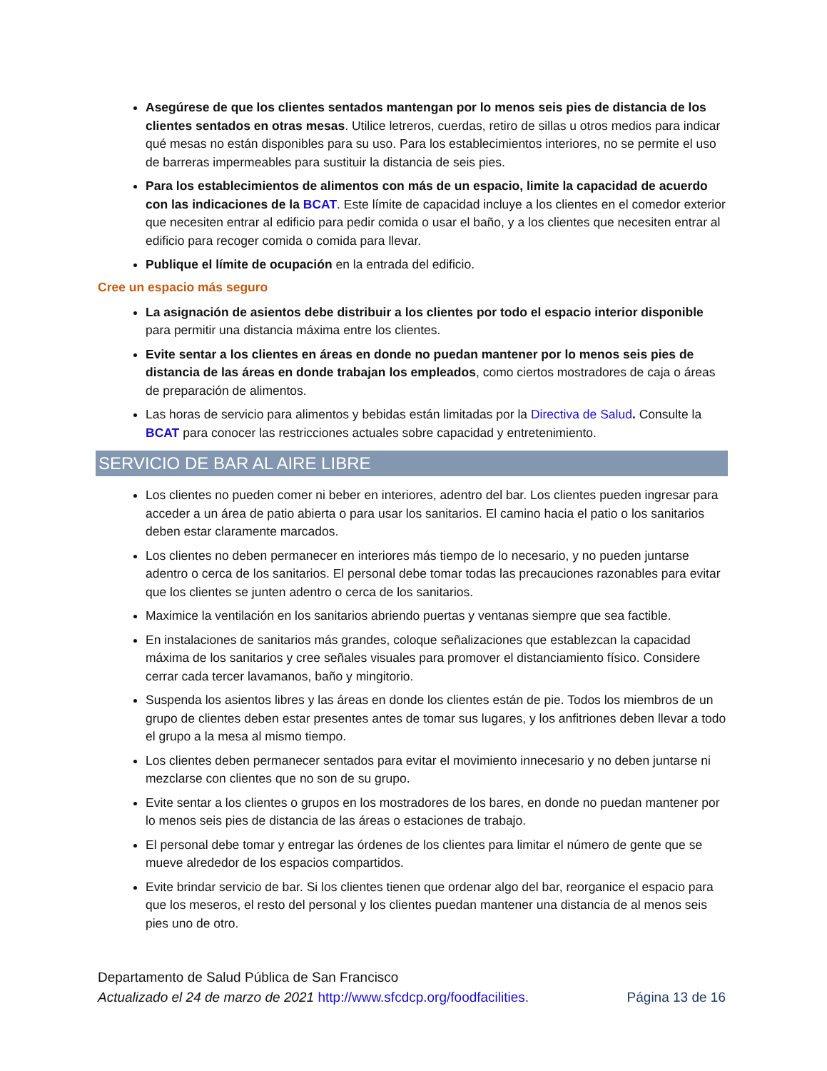Asegúrese de que los clientes sentados mantengan por lo menos seis pies de distancia de los clientes sentados en otras mesas. Utilice letreros, cuerdas, retiro de sillas u otros medios para indicar qué mesas no están disponibles para su uso. Para los establecimientos interiores, no se permite el uso de barreras impermeables para sustituir la distancia de seis pies.
Para los establecimientos de alimentos con más de un espacio, limite la capacidad de acuerdo con las indicaciones de la BCAT. Este límite de capacidad incluye a los clientes en el comedor exterior que necesiten entrar al edificio para pedir comida o usar el baño, y a los clientes que necesiten entrar al edificio para recoger comida o comida para llevar.
Publique el límite de ocupación en la entrada del edificio.
Cree un espacio más seguro
La asignación de asientos debe distribuir a los clientes por todo el espacio interior disponible para permitir una distancia máxima entre los clientes.
Evite sentar a los clientes en áreas en donde no puedan mantener por lo menos seis pies de distancia de las áreas en donde trabajan los empleados, como ciertos mostradores de caja o áreas de preparación de alimentos.
Las horas de servicio para alimentos y bebidas están limitadas por la Directiva de Salud. Consulte la BCAT para conocer las restricciones actuales sobre capacidad y entretenimiento.
SERVICIO DE BAR AL AIRE LIBRE
Los clientes no pueden comer ni beber en interiores, adentro del bar. Los clientes pueden ingresar para acceder a un área de patio abierta o para usar los sanitarios. El camino hacia el patio o los sanitarios deben estar claramente marcados.
Los clientes no deben permanecer en interiores más tiempo de lo necesario, y no pueden juntarse adentro o cerca de los sanitarios. El personal debe tomar todas las precauciones razonables para evitar que los clientes se junten adentro o cerca de los sanitarios.
Maximice la ventilación en los sanitarios abriendo puertas y ventanas siempre que sea factible.
En instalaciones de sanitarios más grandes, coloque señalizaciones que establezcan la capacidad máxima de los sanitarios y cree señales visuales para promover el distanciamiento físico. Considere cerrar cada tercer lavamanos, baño y mingitorio.
Suspenda los asientos libres y las áreas en donde los clientes están de pie. Todos los miembros de un grupo de clientes deben estar presentes antes de tomar sus lugares, y los anfitriones deben llevar a todo el grupo a la mesa al mismo tiempo.
Los clientes deben permanecer sentados para evitar el movimiento innecesario y no deben juntarse ni mezclarse con clientes que no son de su grupo.
Evite sentar a los clientes o grupos en los mostradores de los bares, en donde no puedan mantener por lo menos seis pies de distancia de las áreas o estaciones de trabajo.
El personal debe tomar y entregar las órdenes de los clientes para limitar el número de gente que se mueve alrededor de los espacios compartidos.
Evite brindar servicio de bar. Si los clientes tienen que ordenar algo del bar, reorganice el espacio para que los meseros, el resto del personal y los clientes puedan mantener una distancia de al menos seis pies uno de otro.
Departamento de Salud Pública de San Francisco
Actualizado el 24 de marzo de 2021 http://www.sfcdcp.org/foodfacilities. Página 13 de 16